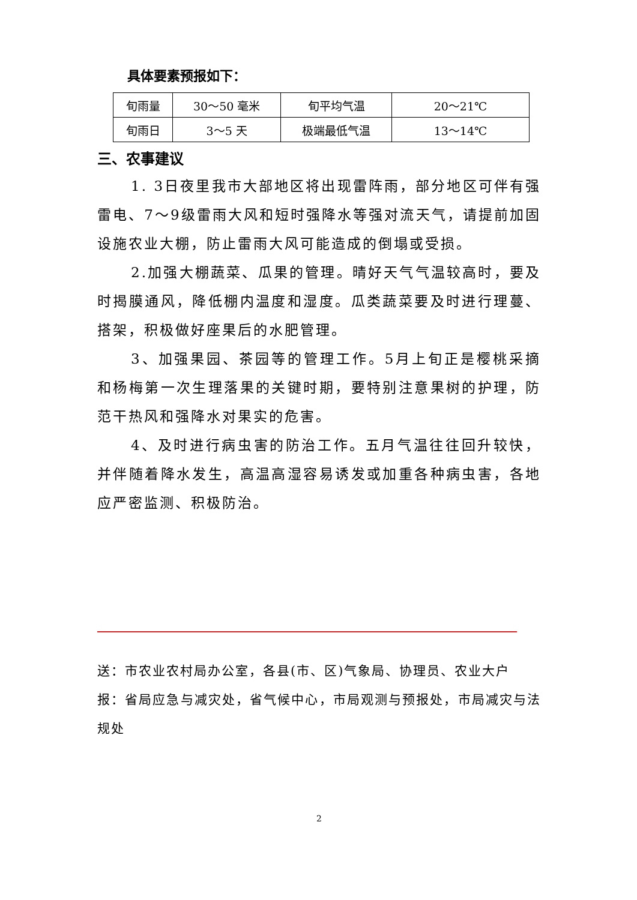具体要素预报如下：
| 旬雨量 | 30～50 毫米 | 旬平均气温 | 20～21℃ |
| 旬雨日 | 3～5 天 | 极端最低气温 | 13～14℃ |
三、农事建议
1. 3日夜里我市大部地区将出现雷阵雨，部分地区可伴有强雷电、7～9级雷雨大风和短时强降水等强对流天气，请提前加固设施农业大棚，防止雷雨大风可能造成的倒塌或受损。
2.加强大棚蔬菜、瓜果的管理。晴好天气气温较高时，要及时揭膜通风，降低棚内温度和湿度。瓜类蔬菜要及时进行理蔓、搭架，积极做好座果后的水肥管理。
3、加强果园、茶园等的管理工作。5月上旬正是樱桃采摘和杨梅第一次生理落果的关键时期，要特别注意果树的护理，防范干热风和强降水对果实的危害。
4、及时进行病虫害的防治工作。五月气温往往回升较快，并伴随着降水发生，高温高湿容易诱发或加重各种病虫害，各地应严密监测、积极防治。
送：市农业农村局办公室，各县(市、区)气象局、协理员、农业大户
报：省局应急与减灾处，省气候中心，市局观测与预报处，市局减灾与法规处
2